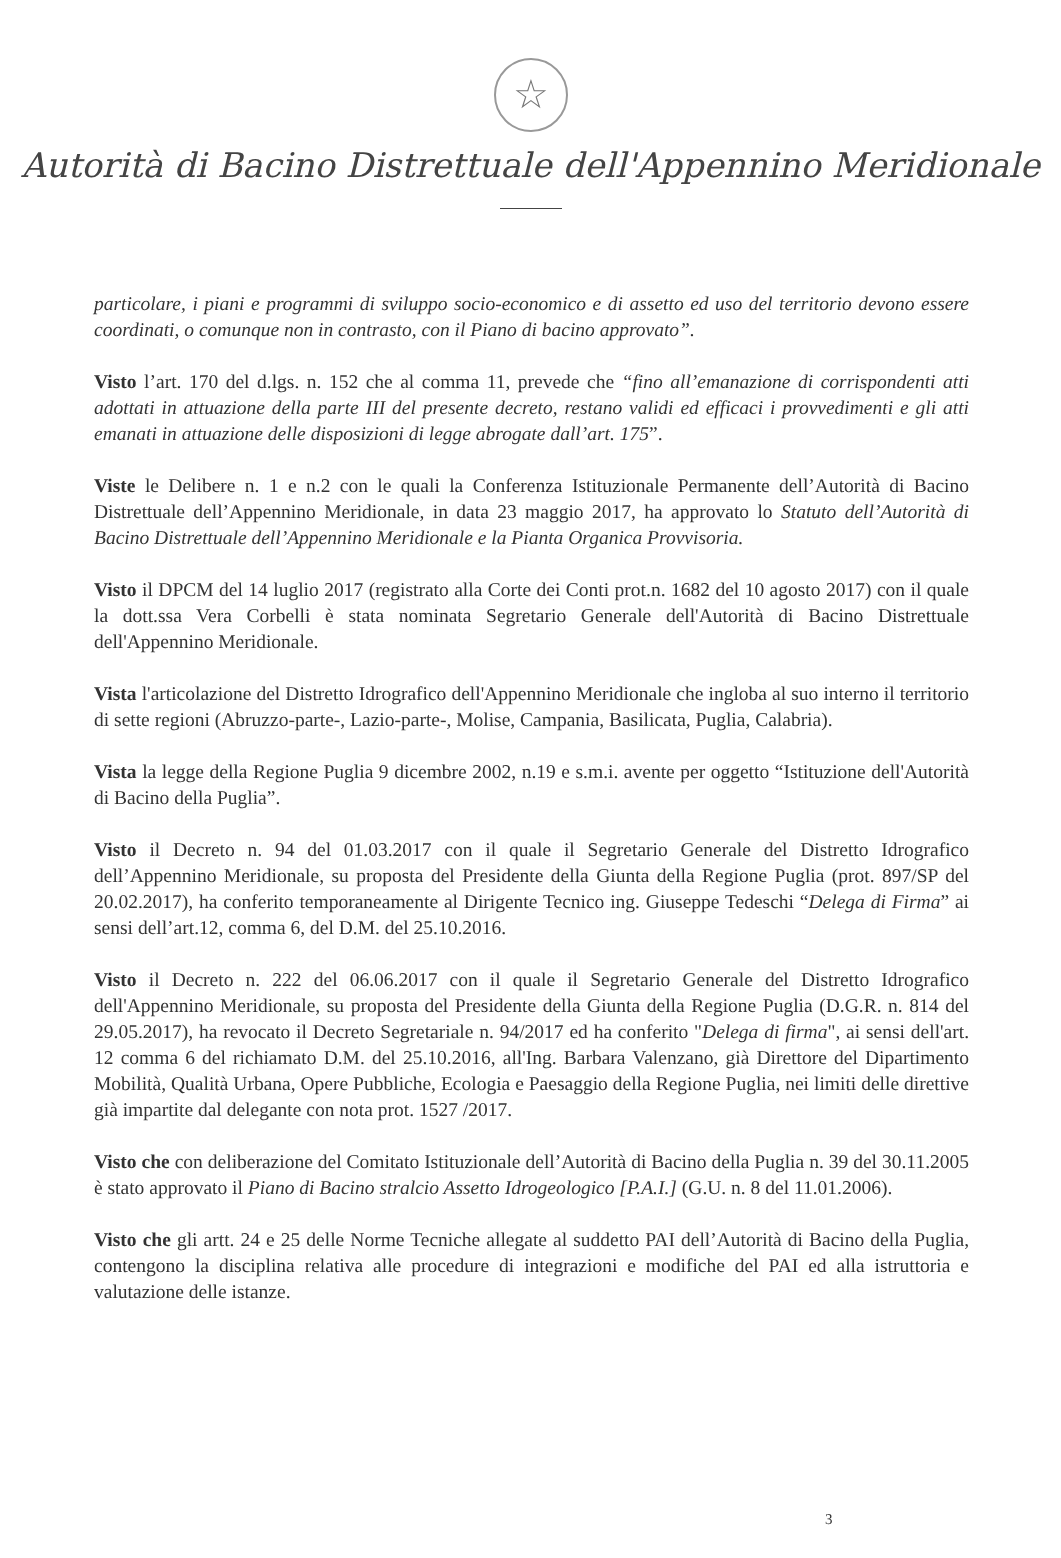☆
Autorità di Bacino Distrettuale dell'Appennino Meridionale
particolare, i piani e programmi di sviluppo socio-economico e di assetto ed uso del territorio devono essere coordinati, o comunque non in contrasto, con il Piano di bacino approvato”.
Visto l’art. 170 del d.lgs. n. 152 che al comma 11, prevede che “fino all’emanazione di corrispondenti atti adottati in attuazione della parte III del presente decreto, restano validi ed efficaci i provvedimenti e gli atti emanati in attuazione delle disposizioni di legge abrogate dall’art. 175”.
Viste le Delibere n. 1 e n.2 con le quali la Conferenza Istituzionale Permanente dell’Autorità di Bacino Distrettuale dell’Appennino Meridionale, in data 23 maggio 2017, ha approvato lo Statuto dell’Autorità di Bacino Distrettuale dell’Appennino Meridionale e la Pianta Organica Provvisoria.
Visto il DPCM del 14 luglio 2017 (registrato alla Corte dei Conti prot.n. 1682 del 10 agosto 2017) con il quale la dott.ssa Vera Corbelli è stata nominata Segretario Generale dell'Autorità di Bacino Distrettuale dell'Appennino Meridionale.
Vista l'articolazione del Distretto Idrografico dell'Appennino Meridionale che ingloba al suo interno il territorio di sette regioni (Abruzzo-parte-, Lazio-parte-, Molise, Campania, Basilicata, Puglia, Calabria).
Vista la legge della Regione Puglia 9 dicembre 2002, n.19 e s.m.i. avente per oggetto “Istituzione dell'Autorità di Bacino della Puglia”.
Visto il Decreto n. 94 del 01.03.2017 con il quale il Segretario Generale del Distretto Idrografico dell’Appennino Meridionale, su proposta del Presidente della Giunta della Regione Puglia (prot. 897/SP del 20.02.2017), ha conferito temporaneamente al Dirigente Tecnico ing. Giuseppe Tedeschi “Delega di Firma” ai sensi dell’art.12, comma 6, del D.M. del 25.10.2016.
Visto il Decreto n. 222 del 06.06.2017 con il quale il Segretario Generale del Distretto Idrografico dell'Appennino Meridionale, su proposta del Presidente della Giunta della Regione Puglia (D.G.R. n. 814 del 29.05.2017), ha revocato il Decreto Segretariale n. 94/2017 ed ha conferito "Delega di firma", ai sensi dell'art. 12 comma 6 del richiamato D.M. del 25.10.2016, all'Ing. Barbara Valenzano, già Direttore del Dipartimento Mobilità, Qualità Urbana, Opere Pubbliche, Ecologia e Paesaggio della Regione Puglia, nei limiti delle direttive già impartite dal delegante con nota prot. 1527 /2017.
Visto che con deliberazione del Comitato Istituzionale dell’Autorità di Bacino della Puglia n. 39 del 30.11.2005 è stato approvato il Piano di Bacino stralcio Assetto Idrogeologico [P.A.I.] (G.U. n. 8 del 11.01.2006).
Visto che gli artt. 24 e 25 delle Norme Tecniche allegate al suddetto PAI dell’Autorità di Bacino della Puglia, contengono la disciplina relativa alle procedure di integrazioni e modifiche del PAI ed alla istruttoria e valutazione delle istanze.
3